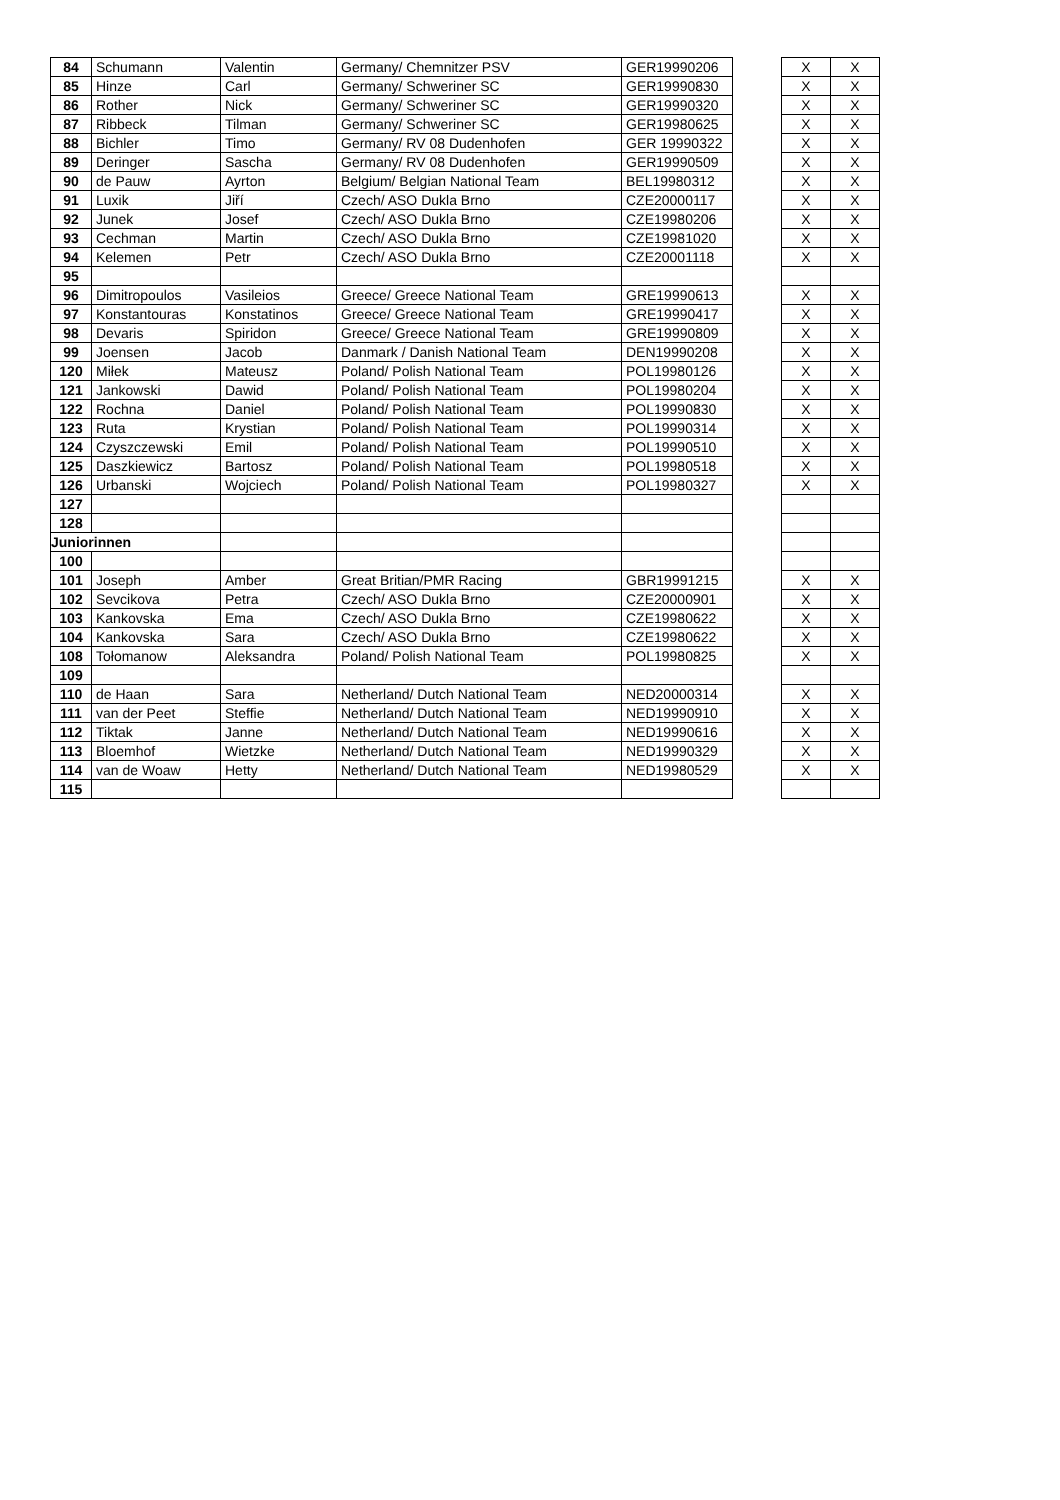| 84 | Schumann | Valentin | Germany/ Chemnitzer PSV | GER19990206 | | X | X |
| 85 | Hinze | Carl | Germany/ Schweriner SC | GER19990830 | | X | X |
| 86 | Rother | Nick | Germany/ Schweriner SC | GER19990320 | | X | X |
| 87 | Ribbeck | Tilman | Germany/ Schweriner SC | GER19980625 | | X | X |
| 88 | Bichler | Timo | Germany/ RV 08 Dudenhofen | GER 19990322 | | X | X |
| 89 | Deringer | Sascha | Germany/ RV 08 Dudenhofen | GER19990509 | | X | X |
| 90 | de Pauw | Ayrton | Belgium/ Belgian National Team | BEL19980312 | | X | X |
| 91 | Luxik | Jiří | Czech/ ASO Dukla Brno | CZE20000117 | | X | X |
| 92 | Junek | Josef | Czech/ ASO Dukla Brno | CZE19980206 | | X | X |
| 93 | Cechman | Martin | Czech/ ASO Dukla Brno | CZE19981020 | | X | X |
| 94 | Kelemen | Petr | Czech/ ASO Dukla Brno | CZE20001118 | | X | X |
| 95 | | | | | | | |
| 96 | Dimitropoulos | Vasileios | Greece/ Greece National Team | GRE19990613 | | X | X |
| 97 | Konstantouras | Konstatinos | Greece/ Greece National Team | GRE19990417 | | X | X |
| 98 | Devaris | Spiridon | Greece/ Greece National Team | GRE19990809 | | X | X |
| 99 | Joensen | Jacob | Danmark / Danish National Team | DEN19990208 | | X | X |
| 120 | Miłek | Mateusz | Poland/ Polish National Team | POL19980126 | | X | X |
| 121 | Jankowski | Dawid | Poland/ Polish National Team | POL19980204 | | X | X |
| 122 | Rochna | Daniel | Poland/ Polish National Team | POL19990830 | | X | X |
| 123 | Ruta | Krystian | Poland/ Polish National Team | POL19990314 | | X | X |
| 124 | Czyszczewski | Emil | Poland/ Polish National Team | POL19990510 | | X | X |
| 125 | Daszkiewicz | Bartosz | Poland/ Polish National Team | POL19980518 | | X | X |
| 126 | Urbanski | Wojciech | Poland/ Polish National Team | POL19980327 | | X | X |
| 127 | | | | | | | |
| 128 | | | | | | | |
| Juniorinnen | | | | | | | |
| 100 | | | | | | | |
| 101 | Joseph | Amber | Great Britian/PMR Racing | GBR19991215 | | X | X |
| 102 | Sevcikova | Petra | Czech/ ASO Dukla Brno | CZE20000901 | | X | X |
| 103 | Kankovska | Ema | Czech/ ASO Dukla Brno | CZE19980622 | | X | X |
| 104 | Kankovska | Sara | Czech/ ASO Dukla Brno | CZE19980622 | | X | X |
| 108 | Tołomanow | Aleksandra | Poland/ Polish National Team | POL19980825 | | X | X |
| 109 | | | | | | | |
| 110 | de Haan | Sara | Netherland/ Dutch National Team | NED20000314 | | X | X |
| 111 | van der Peet | Steffie | Netherland/ Dutch National Team | NED19990910 | | X | X |
| 112 | Tiktak | Janne | Netherland/ Dutch National Team | NED19990616 | | X | X |
| 113 | Bloemhof | Wietzke | Netherland/ Dutch National Team | NED19990329 | | X | X |
| 114 | van de Woaw | Hetty | Netherland/ Dutch National Team | NED19980529 | | X | X |
| 115 | | | | | | | |